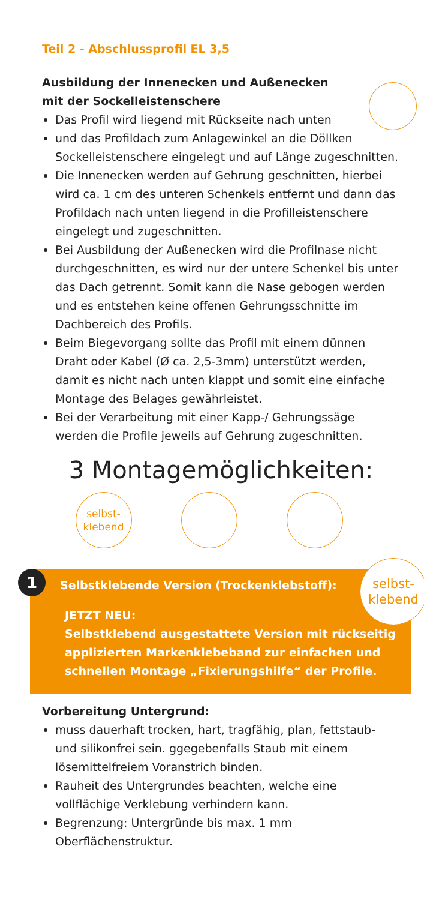Teil 2 - Abschlussprofil EL 3,5
Ausbildung der Innenecken und Außenecken
mit der Sockelleistenschere
Das Profil wird liegend mit Rückseite nach unten
und das Profildach zum Anlagewinkel an die Döllken Sockelleistenschere eingelegt und auf Länge zugeschnitten.
Die Innenecken werden auf Gehrung geschnitten, hierbei wird ca. 1 cm des unteren Schenkels entfernt und dann das Profildach nach unten liegend in die Profilleistenschere eingelegt und zugeschnitten.
Bei Ausbildung der Außenecken wird die Profilnase nicht durchgeschnitten, es wird nur der untere Schenkel bis unter das Dach getrennt. Somit kann die Nase gebogen werden und es entstehen keine offenen Gehrungsschnitte im Dachbereich des Profils.
Beim Biegevorgang sollte das Profil mit einem dünnen Draht oder Kabel (Ø ca. 2,5-3mm) unterstützt werden, damit es nicht nach unten klappt und somit eine einfache Montage des Belages gewährleistet.
Bei der Verarbeitung mit einer Kapp-/ Gehrungssäge werden die Profile jeweils auf Gehrung zugeschnitten.
3 Montagemöglichkeiten:
selbst-
klebend
1
selbst-
klebend
Selbstklebende Version (Trockenklebstoff):
JETZT NEU:
Selbstklebend ausgestattete Version mit rückseitig applizierten Markenklebeband zur einfachen und schnellen Montage „Fixierungshilfe“ der Profile.
Vorbereitung Untergrund:
muss dauerhaft trocken, hart, tragfähig, plan, fettstaub- und silikonfrei sein. ggegebenfalls Staub mit einem lösemittelfreiem Voranstrich binden.
Rauheit des Untergrundes beachten, welche eine vollflächige Verklebung verhindern kann.
Begrenzung: Untergründe bis max. 1 mm Oberflächenstruktur.